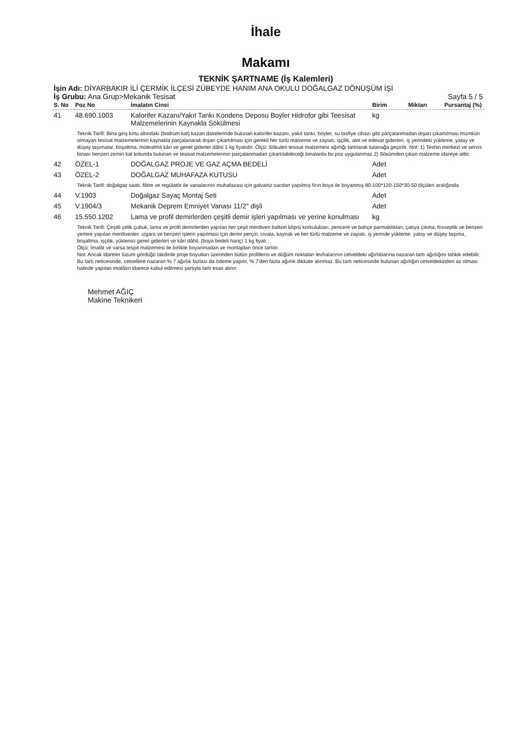İhale
Makamı
TEKNİK ŞARTNAME (İş Kalemleri)
İşin Adı: DİYARBAKIR İLİ ÇERMİK İLÇESİ ZÜBEYDE HANIM ANA OKULU DOĞALGAZ DÖNÜŞÜM İŞİ
İş Grubu: Ana Grup>Mekanik Tesisat Sayfa 5 / 5
| S. No | Poz No | İmalatın Cinsi | Birim | Miktarı | Pursantaj (%) |
| --- | --- | --- | --- | --- | --- |
| 41 | 48.690.1003 | Kalorifer Kazanı/Yakıt Tankı Kondens Deposu Boyler Hidrofor gibi Teesisat Malzemelerinin Kaynakla Sökülmesi | kg | | |
| Teknik Tarifi: Bina giriş kotu altındaki (bodrum kat) kazan dairelerinde bulunan kalorifer kazanı, yakıt tankı, boyler, su tasfiye cihazı gibi parçalanmadan dışarı çıkartılması mümkün olmayan tesisat malzemelerinin kaynakla parçalanarak dışarı çıkartılması için gerekli her türlü malzeme ve zayiatı, işçilik, alet ve edevat giderleri, iş yerindeki yükleme, yatay ve düşey taşımalar, boşaltma, müteahhit kârı ve genel giderler dâhil 1 kg fiyatıdır. Ölçü: Sökulen tesisat malzemesi ağırlığı tartılarak tutanağa geçirilir. Not: 1) Teshin merkezi ve servis binası benzeri zemin kat kotunda bulunan ve tesisat malzemelerinin parçalanmadan çıkartılabileceği binalarda bu poz uygulanmaz.2) Söкümden çıkan malzeme idareye aittir. | | | | | |
| 42 | ÖZEL-1 | DOĞALGAZ PROJE VE GAZ AÇMA BEDELİ | Adet | | |
| 43 | ÖZEL-2 | DOĞALGAZ MUHAFAZA KUTUSU | Adet | | |
| Teknik Tarifi: doğalgaz saati. filitre ve regülatör ile vanalarının muhafazası için galvaniz sacdan yapılmış fırın boya ile boyanmış 80-100*120-150*30-50 ölçüleri aralığında | | | | | |
| 44 | V.1903 | Doğalgaz Sayaç Montaj Seti | Adet | | |
| 45 | V.1904/3 | Mekanik Deprem Emniyet Vanası 11/2" dişli | Adet | | |
| 46 | 15.550.1202 | Lama ve profil demirlerden çeşitli demir işleri yapılması ve yerine konulması | kg | | |
| Teknik Tarifi: Çeşitli çelik çubuk, lama ve profil demirlerden yapılan her çeşit merdiven balkon köprü korkulukları, pencere ve bahçe parmaklıkları, çatıya çıkma, fosseptik ve benzeri yerlere yapılan merdivenler. ızgara ve benzeri işlerin yapılması için demir perçin, civata, kaynak ve her türlü malzeme ve zayiatı, iş yerinde yükleme. yatay ve düşey taşıma, boşaltma, işçilik, yüklenici genel giderleri ve kârı dâhil, (boya bedeli hariç) 1 kg fiyatı : Ölçü: İmalât ve varsa tespit malzemesi ile birlikte boyanmadan ve montajdan önce tartılır. Not: Ancak idareler lüzum gördüğü takdirde proje boyutları üzerinden bütün profillerin ve düğüm noktaları levhalarının cetveldeki ağırlıklarına nazaran tartı ağırlığını tahkik edebilir. Bu tartı neticesinde, cetvellere nazaran % 7 ağırlık fazlası da ödeme yapılır, % 7'den fazla ağırlık dikkate alınmaz. Bu tartı neticesinde bulunan ağırlığın cetveldekinden az olması halinde yapılan imalâtın idarece kabul edilmesi şartıyla tartı esas alınır. | | | | | |
Mehmet AĞIÇ
Makine Teknikeri